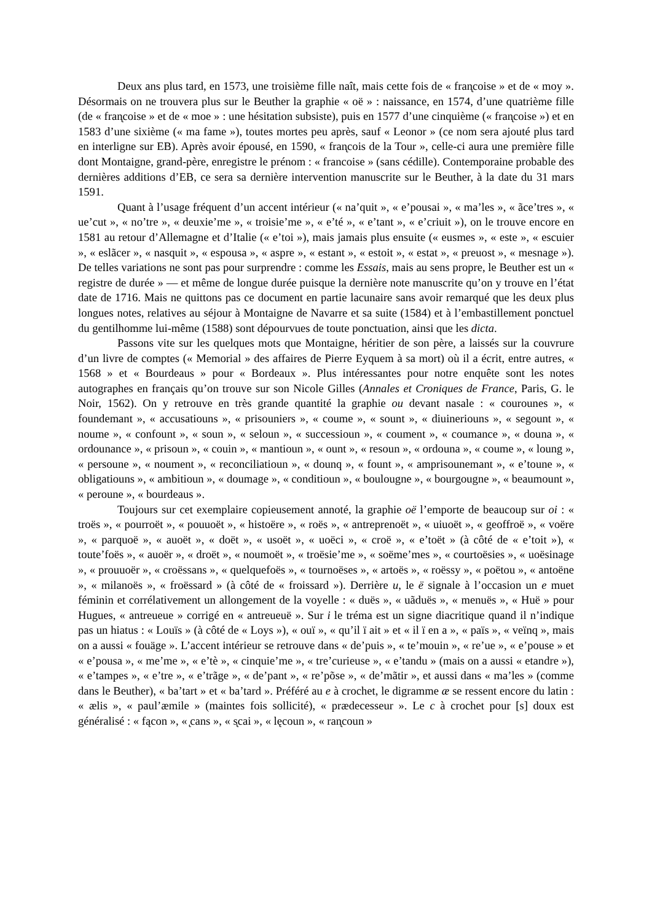Deux ans plus tard, en 1573, une troisième fille naît, mais cette fois de « fran̨coise » et de « moy ». Désormais on ne trouvera plus sur le Beuther la graphie « oë » : naissance, en 1574, d’une quatrième fille (de « fran̨coise » et de « moe » : une hésitation subsiste), puis en 1577 d’une cinquième (« fran̨coise ») et en 1583 d’une sixième (« ma fame »), toutes mortes peu après, sauf « Leonor » (ce nom sera ajouté plus tard en interligne sur EB). Après avoir épousé, en 1590, « fran̨cois de la Tour », celle-ci aura une première fille dont Montaigne, grand-père, enregistre le prénom : « francoise » (sans cédille). Contemporaine probable des dernières additions d’EB, ce sera sa dernière intervention manuscrite sur le Beuther, à la date du 31 mars 1591.
Quant à l’usage fréquent d’un accent intérieur (« na’quit », « e’pousai », « ma’les », « ãce’tres », « ue’cut », « no’tre », « deuxie’me », « troisie’me », « e’té », « e’tant », « e’criuit »), on le trouve encore en 1581 au retour d’Allemagne et d’Italie (« e’toi »), mais jamais plus ensuite (« eusmes », « este », « escuier », « eslãcer », « nasquit », « espousa », « aspre », « estant », « estoit », « estat », « preuost », « mesnage »). De telles variations ne sont pas pour surprendre : comme les Essais, mais au sens propre, le Beuther est un « registre de durée » — et même de longue durée puisque la dernière note manuscrite qu’on y trouve en l’état date de 1716. Mais ne quittons pas ce document en partie lacunaire sans avoir remarqué que les deux plus longues notes, relatives au séjour à Montaigne de Navarre et sa suite (1584) et à l’embastillement ponctuel du gentilhomme lui-même (1588) sont dépourvues de toute ponctuation, ainsi que les dicta.
Passons vite sur les quelques mots que Montaigne, héritier de son père, a laissés sur la couvrure d’un livre de comptes (« Memorial » des affaires de Pierre Eyquem à sa mort) où il a écrit, entre autres, « 1568 » et « Bourdeaus » pour « Bordeaux ». Plus intéressantes pour notre enquête sont les notes autographes en français qu’on trouve sur son Nicole Gilles (Annales et Croniques de France, Paris, G. le Noir, 1562). On y retrouve en très grande quantité la graphie ou devant nasale : « courounes », « foundemant », « accusatiouns », « prisouniers », « coume », « sount », « diuineriouns », « segount », « noume », « confount », « soun », « seloun », « successioun », « coument », « coumance », « douna », « ordounance », « prisoun », « couin », « mantioun », « ount », « resoun », « ordouna », « coume », « loung », « persoune », « noument », « reconciliatioun », « dounq », « fount », « amprisounemant », « e’toune », « obligatiouns », « ambitioun », « doumage », « conditioun », « boulougne », « bourgougne », « beaumount », « peroune », « bourdeaus ».
Toujours sur cet exemplaire copieusement annoté, la graphie oë l’emporte de beaucoup sur oi : « troës », « pourroët », « pouuoët », « histoëre », « roës », « antreprenoët », « uiuoët », « geoffroë », « voëre », « parquoë », « auoët », « doët », « usoët », « uoëci », « croë », « e’toët » (à côté de « e’toit »), « toute’foës », « auoër », « droët », « noumoët », « troësie’me », « soëme’mes », « courtoësies », « uoësinage », « prouuoër », « croëssans », « quelquefoës », « tournoëses », « artoës », « roëssy », « poëtou », « antoëne », « milanoës », « froëssard » (à côté de « froissard »). Derrière u, le ë signale à l’occasion un e muet féminin et corrélativement un allongement de la voyelle : « duës », « uãduës », « menuës », « Huë » pour Hugues, « antreueue » corrigé en « antreueuë ». Sur i le tréma est un signe diacritique quand il n’indique pas un hiatus : « Louïs » (à côté de « Loys »), « ouï », « qu’il ï ait » et « il ï en a », « païs », « veïnq », mais on a aussi « fouäge ». L’accent intérieur se retrouve dans « de’puis », « te’mouin », « re’ue », « e’pouse » et « e’pousa », « me’me », « e’tè », « cinquie’me », « tre’curieuse », « e’tandu » (mais on a aussi « etandre »), « e’tampes », « e’tre », « e’trãge », « de’pant », « re’põse », « de’mãtir », et aussi dans « ma’les » (comme dans le Beuther), « ba’tart » et « ba’tard ». Préféré au e à crochet, le digramme æ se ressent encore du latin : « ælis », « paul’æmile » (maintes fois sollicité), « prædecesseur ». Le c à crochet pour [s] doux est généralisé : « fącon », « ̨cans », « s̨cai », « lęcoun », « ran̨coun »